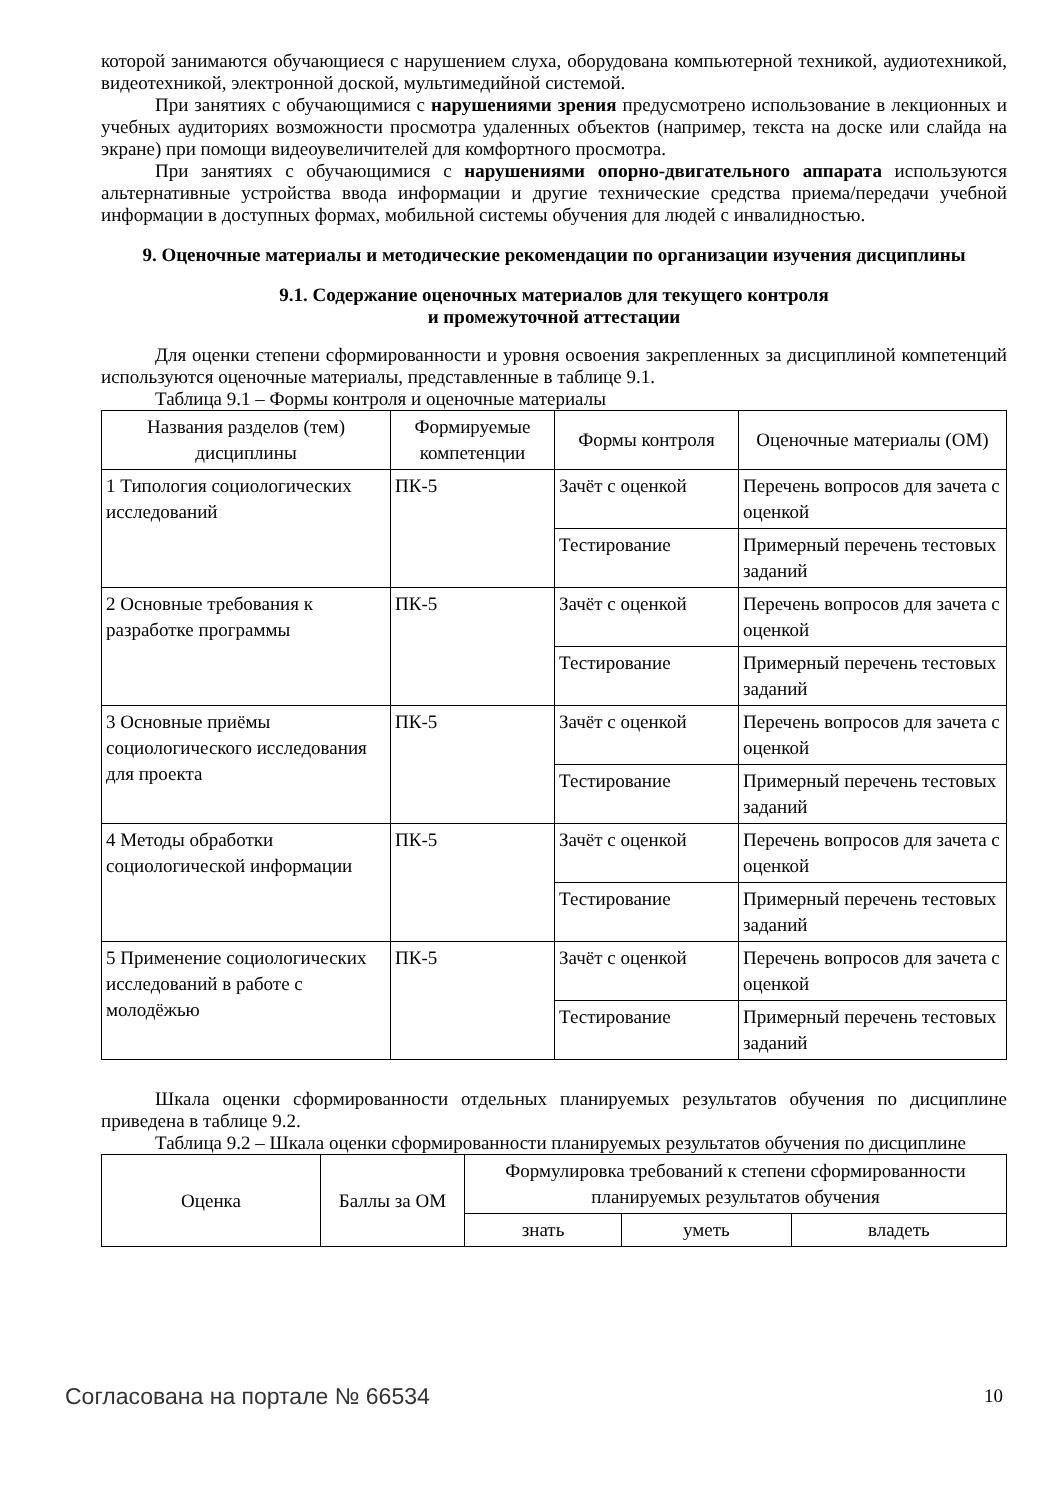которой занимаются обучающиеся с нарушением слуха, оборудована компьютерной техникой, аудиотехникой, видеотехникой, электронной доской, мультимедийной системой.
При занятиях с обучающимися с нарушениями зрения предусмотрено использование в лекционных и учебных аудиториях возможности просмотра удаленных объектов (например, текста на доске или слайда на экране) при помощи видеоувеличителей для комфортного просмотра.
При занятиях с обучающимися с нарушениями опорно-двигательного аппарата используются альтернативные устройства ввода информации и другие технические средства приема/передачи учебной информации в доступных формах, мобильной системы обучения для людей с инвалидностью.
9. Оценочные материалы и методические рекомендации по организации изучения дисциплины
9.1. Содержание оценочных материалов для текущего контроля
и промежуточной аттестации
Для оценки степени сформированности и уровня освоения закрепленных за дисциплиной компетенций используются оценочные материалы, представленные в таблице 9.1.
Таблица 9.1 – Формы контроля и оценочные материалы
| Названия разделов (тем) дисциплины | Формируемые компетенции | Формы контроля | Оценочные материалы (ОМ) |
| --- | --- | --- | --- |
| 1 Типология социологических исследований | ПК-5 | Зачёт с оценкой | Перечень вопросов для зачета с оценкой |
| | | Тестирование | Примерный перечень тестовых заданий |
| 2 Основные требования к разработке программы | ПК-5 | Зачёт с оценкой | Перечень вопросов для зачета с оценкой |
| | | Тестирование | Примерный перечень тестовых заданий |
| 3 Основные приёмы социологического исследования для проекта | ПК-5 | Зачёт с оценкой | Перечень вопросов для зачета с оценкой |
| | | Тестирование | Примерный перечень тестовых заданий |
| 4 Методы обработки социологической информации | ПК-5 | Зачёт с оценкой | Перечень вопросов для зачета с оценкой |
| | | Тестирование | Примерный перечень тестовых заданий |
| 5 Применение социологических исследований в работе с молодёжью | ПК-5 | Зачёт с оценкой | Перечень вопросов для зачета с оценкой |
| | | Тестирование | Примерный перечень тестовых заданий |
Шкала оценки сформированности отдельных планируемых результатов обучения по дисциплине приведена в таблице 9.2.
Таблица 9.2 – Шкала оценки сформированности планируемых результатов обучения по дисциплине
| Оценка | Баллы за ОМ | Формулировка требований к степени сформированности планируемых результатов обучения | | |
| --- | --- | --- | --- | --- |
| | | знать | уметь | владеть |
Согласована на портале № 66534 10